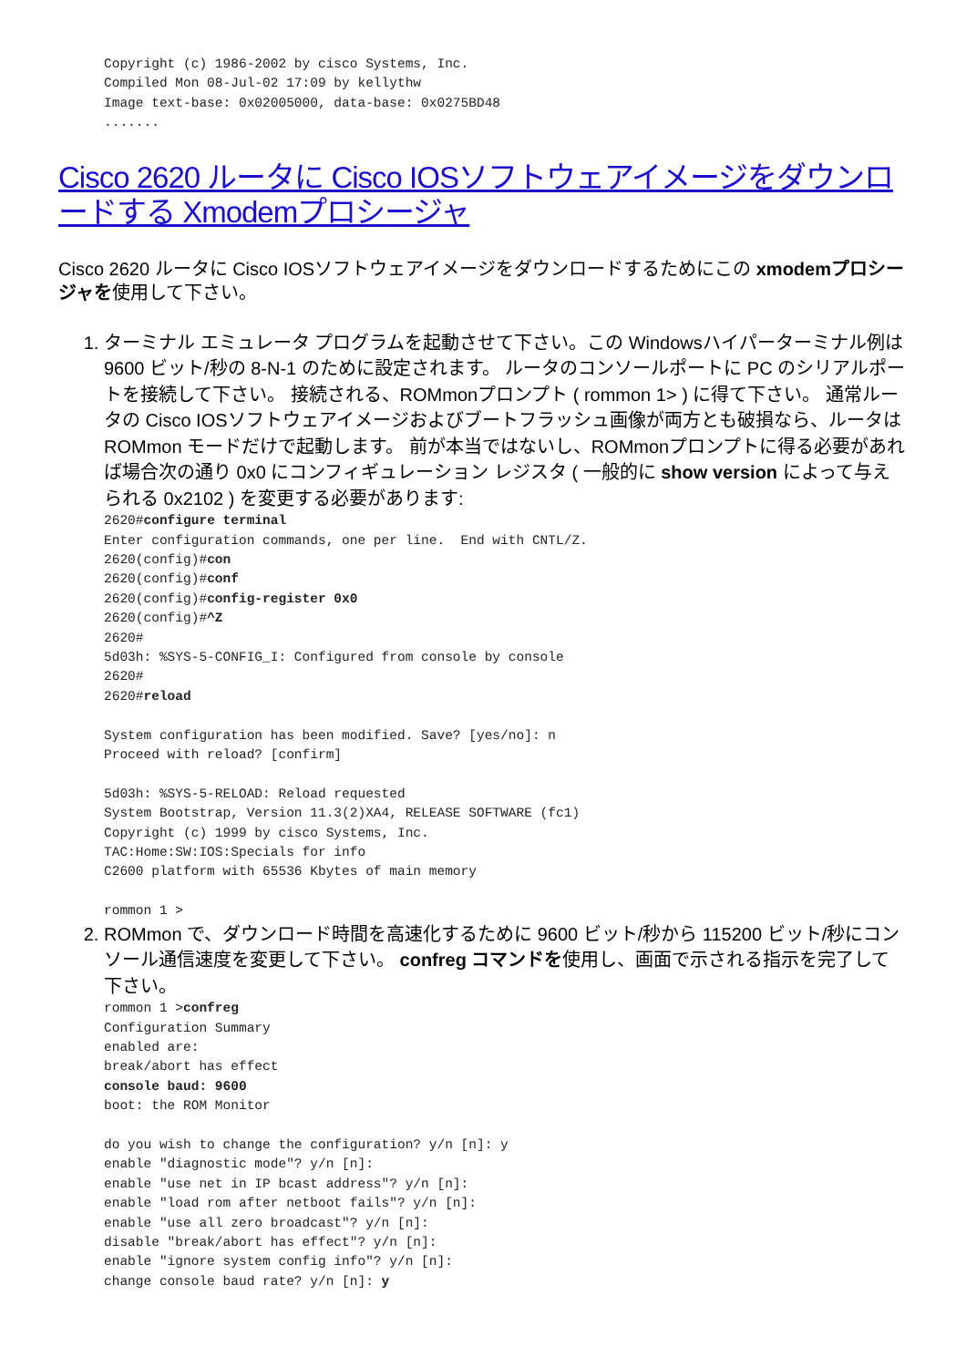Copyright (c) 1986-2002 by cisco Systems, Inc.
Compiled Mon 08-Jul-02 17:09 by kellythw
Image text-base: 0x02005000, data-base: 0x0275BD48
.......
Cisco 2620 ルータに Cisco IOSソフトウェアイメージをダウンロードする Xmodemプロシージャ
Cisco 2620 ルータに Cisco IOSソフトウェアイメージをダウンロードするためにこの xmodemプロシージャを使用して下さい。
1. ターミナル エミュレータ プログラムを起動させて下さい。この Windowsハイパーターミナル例は 9600 ビット/秒の 8-N-1 のために設定されます。 ルータのコンソールポートに PC のシリアルポートを接続して下さい。 接続される、ROMmonプロンプト ( rommon 1> ) に得て下さい。 通常ルータの Cisco IOSソフトウェアイメージおよびブートフラッシュ画像が両方とも破損なら、ルータは ROMmon モードだけで起動します。 前が本当ではないし、ROMmonプロンプトに得る必要があれば場合次の通り 0x0 にコンフィギュレーション レジスタ ( 一般的に show version によって与えられる 0x2102 ) を変更する必要があります:
2620#configure terminal
Enter configuration commands, one per line.  End with CNTL/Z.
2620(config)#con
2620(config)#conf
2620(config)#config-register 0x0
2620(config)#^Z
2620#
5d03h: %SYS-5-CONFIG_I: Configured from console by console
2620#
2620#reload

System configuration has been modified. Save? [yes/no]: n
Proceed with reload? [confirm]

5d03h: %SYS-5-RELOAD: Reload requested
System Bootstrap, Version 11.3(2)XA4, RELEASE SOFTWARE (fc1)
Copyright (c) 1999 by cisco Systems, Inc.
TAC:Home:SW:IOS:Specials for info
C2600 platform with 65536 Kbytes of main memory

rommon 1 >
2. ROMmon で、ダウンロード時間を高速化するために 9600 ビット/秒から 115200 ビット/秒にコンソール通信速度を変更して下さい。 confreg コマンドを使用し、画面で示される指示を完了して下さい。
rommon 1 >confreg
Configuration Summary
enabled are:
break/abort has effect
console baud: 9600
boot: the ROM Monitor

do you wish to change the configuration? y/n [n]: y
enable "diagnostic mode"? y/n [n]:
enable "use net in IP bcast address"? y/n [n]:
enable "load rom after netboot fails"? y/n [n]:
enable "use all zero broadcast"? y/n [n]:
disable "break/abort has effect"? y/n [n]:
enable "ignore system config info"? y/n [n]:
change console baud rate? y/n [n]: y